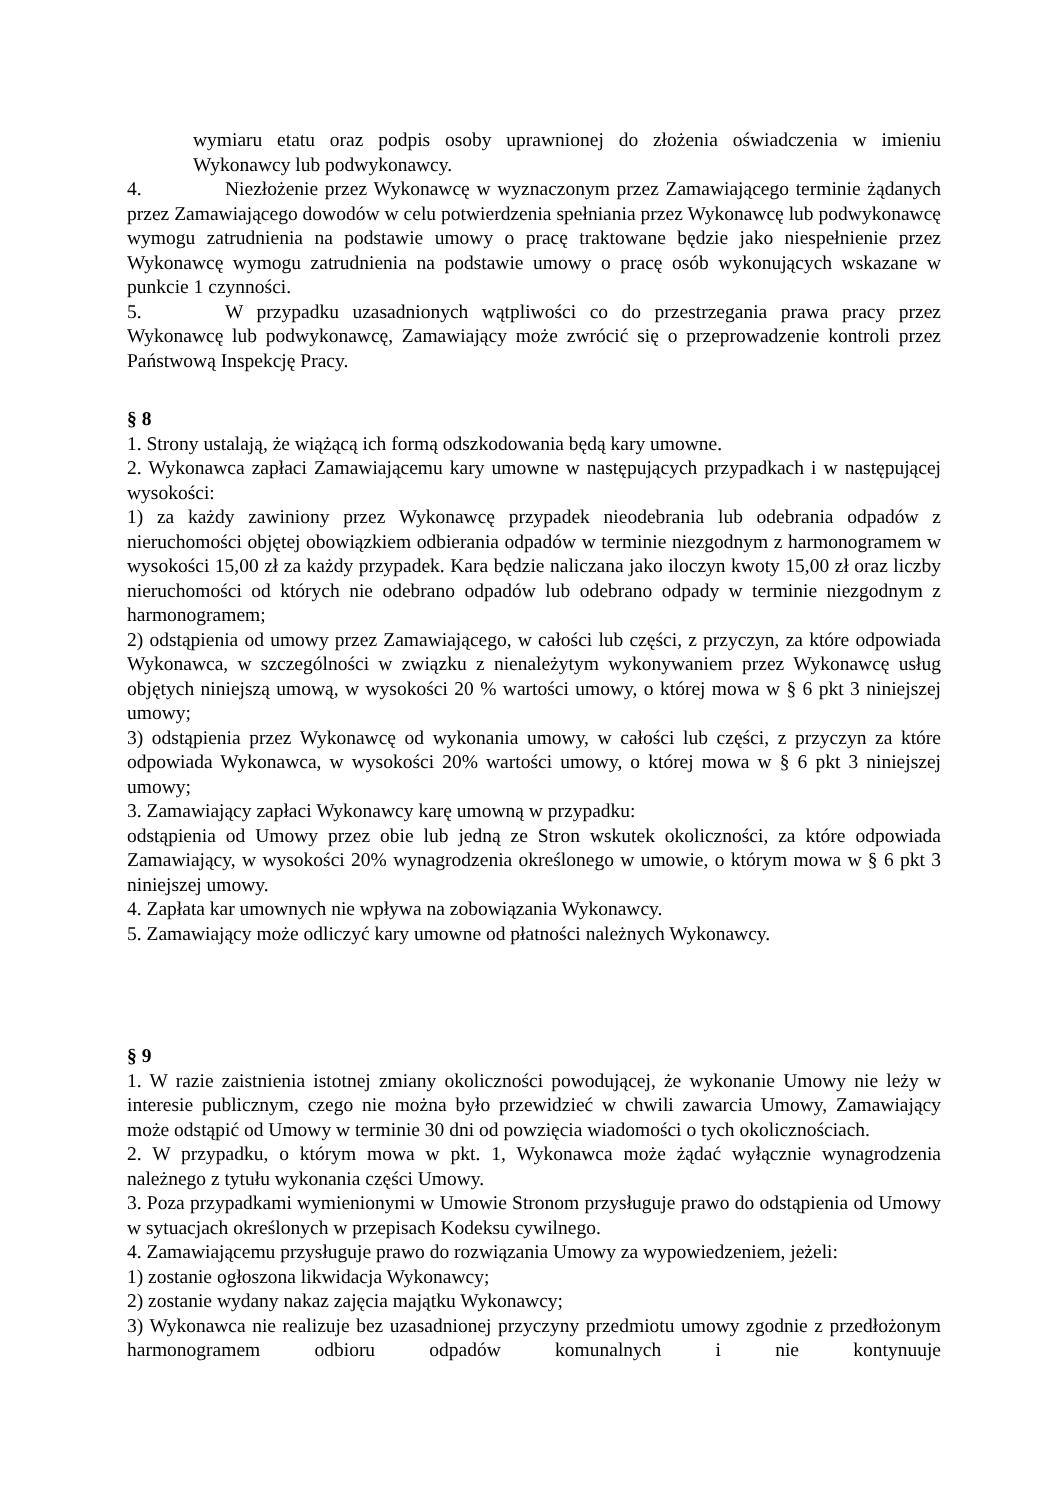wymiaru etatu oraz podpis osoby uprawnionej do złożenia oświadczenia w imieniu Wykonawcy lub podwykonawcy.
4. Niezłożenie przez Wykonawcę w wyznaczonym przez Zamawiającego terminie żądanych przez Zamawiającego dowodów w celu potwierdzenia spełniania przez Wykonawcę lub podwykonawcę wymogu zatrudnienia na podstawie umowy o pracę traktowane będzie jako niespełnienie przez Wykonawcę wymogu zatrudnienia na podstawie umowy o pracę osób wykonujących wskazane w punkcie 1 czynności.
5. W przypadku uzasadnionych wątpliwości co do przestrzegania prawa pracy przez Wykonawcę lub podwykonawcę, Zamawiający może zwrócić się o przeprowadzenie kontroli przez Państwową Inspekcję Pracy.
§ 8
1. Strony ustalają, że wiążącą ich formą odszkodowania będą kary umowne.
2. Wykonawca zapłaci Zamawiającemu kary umowne w następujących przypadkach i w następującej wysokości:
1) za każdy zawiniony przez Wykonawcę przypadek nieodebrania lub odebrania odpadów z nieruchomości objętej obowiązkiem odbierania odpadów w terminie niezgodnym z harmonogramem w wysokości 15,00 zł za każdy przypadek. Kara będzie naliczana jako iloczyn kwoty 15,00 zł oraz liczby nieruchomości od których nie odebrano odpadów lub odebrano odpady w terminie niezgodnym z harmonogramem;
2) odstąpienia od umowy przez Zamawiającego, w całości lub części, z przyczyn, za które odpowiada Wykonawca, w szczególności w związku z nienależytym wykonywaniem przez Wykonawcę usług objętych niniejszą umową, w wysokości 20 % wartości umowy, o której mowa w § 6 pkt 3 niniejszej umowy;
3) odstąpienia przez Wykonawcę od wykonania umowy, w całości lub części, z przyczyn za które odpowiada Wykonawca, w wysokości 20% wartości umowy, o której mowa w § 6 pkt 3 niniejszej umowy;
3. Zamawiający zapłaci Wykonawcy karę umowną w przypadku:
odstąpienia od Umowy przez obie lub jedną ze Stron wskutek okoliczności, za które odpowiada Zamawiający, w wysokości 20% wynagrodzenia określonego w umowie, o którym mowa w § 6 pkt 3 niniejszej umowy.
4. Zapłata kar umownych nie wpływa na zobowiązania Wykonawcy.
5. Zamawiający może odliczyć kary umowne od płatności należnych Wykonawcy.
§ 9
1. W razie zaistnienia istotnej zmiany okoliczności powodującej, że wykonanie Umowy nie leży w interesie publicznym, czego nie można było przewidzieć w chwili zawarcia Umowy, Zamawiający może odstąpić od Umowy w terminie 30 dni od powzięcia wiadomości o tych okolicznościach.
2. W przypadku, o którym mowa w pkt. 1, Wykonawca może żądać wyłącznie wynagrodzenia należnego z tytułu wykonania części Umowy.
3. Poza przypadkami wymienionymi w Umowie Stronom przysługuje prawo do odstąpienia od Umowy w sytuacjach określonych w przepisach Kodeksu cywilnego.
4. Zamawiającemu przysługuje prawo do rozwiązania Umowy za wypowiedzeniem, jeżeli:
1) zostanie ogłoszona likwidacja Wykonawcy;
2) zostanie wydany nakaz zajęcia majątku Wykonawcy;
3) Wykonawca nie realizuje bez uzasadnionej przyczyny przedmiotu umowy zgodnie z przedłożonym harmonogramem odbioru odpadów komunalnych i nie kontynuuje